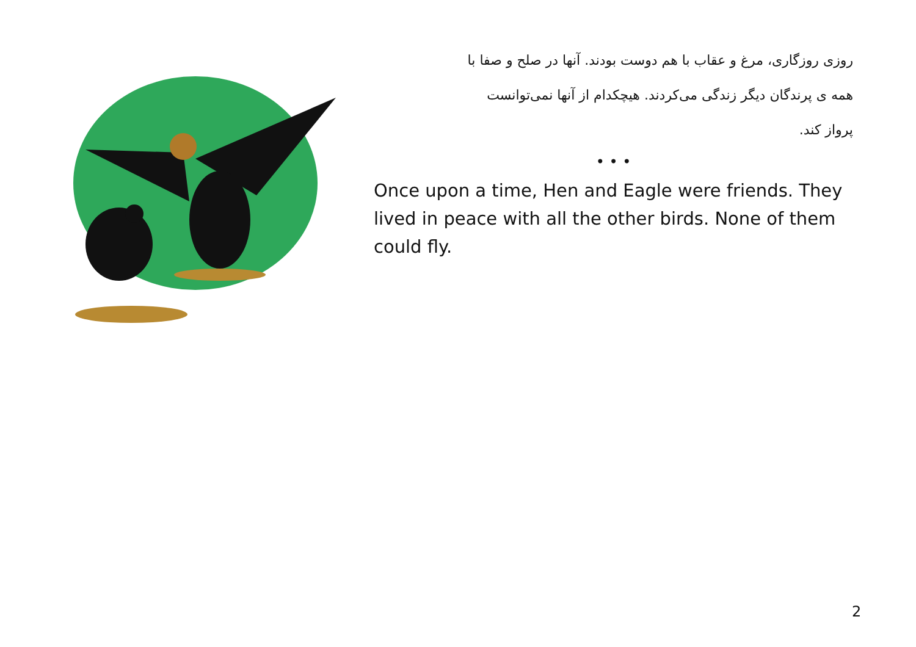روزی روزگاری، مرغ و عقاب با هم دوست بودند. آنها در صلح و صفا با
همه ی پرندگان دیگر زندگی می‌کردند. هیچکدام از آنها نمی‌توانست
پرواز کند.
• • •
Once upon a time, Hen and Eagle were friends. They lived in peace with all the other birds. None of them could fly.
2